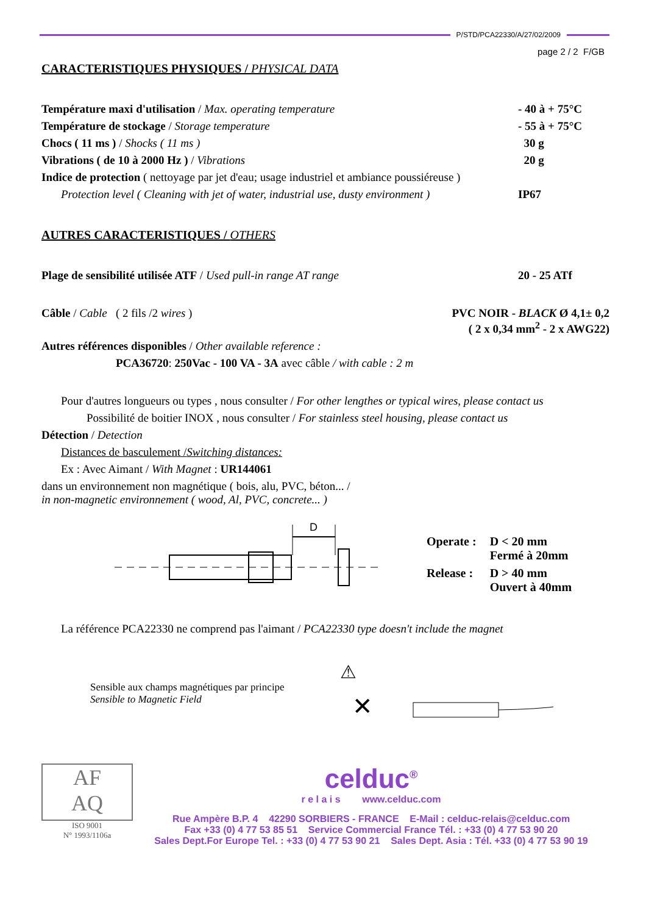P/STD/PCA22330/A/27/02/2009
page 2 / 2 F/GB
CARACTERISTIQUES PHYSIQUES / PHYSICAL DATA
Température maxi d'utilisation / Max. operating temperature
- 40 à + 75°C
Température de stockage / Storage temperature
- 55 à + 75°C
Chocs ( 11 ms ) / Shocks ( 11 ms )
30 g
Vibrations ( de 10 à 2000 Hz ) / Vibrations
20 g
Indice de protection ( nettoyage par jet d'eau; usage industriel et ambiance poussiéreuse )
Protection level ( Cleaning with jet of water, industrial use, dusty environment )
IP67
AUTRES CARACTERISTIQUES / OTHERS
Plage de sensibilité utilisée ATF / Used pull-in range AT range
20 - 25 ATf
Câble / Cable ( 2 fils /2 wires )
PVC NOIR - BLACK Ø 4,1± 0,2
( 2 x 0,34 mm<sup>2</sup> - 2 x AWG22)
Autres références disponibles / Other available reference :
PCA36720: 250Vac - 100 VA - 3A avec câble / with cable : 2 m
Pour d'autres longueurs ou types , nous consulter / For other lengthes or typical wires, please contact us
Possibilité de boitier INOX , nous consulter / For stainless steel housing, please contact us
Détection / Detection
Distances de basculement /Switching distances:
Ex : Avec Aimant / With Magnet : UR144061
dans un environnement non magnétique ( bois, alu, PVC, béton... /
in non-magnetic environnement ( wood, Al, PVC, concrete... )
D
| Operate : | D < 20 mm Fermé à 20mm |
| Release : | D > 40 mm Ouvert à 40mm |
La référence PCA22330 ne comprend pas l'aimant / PCA22330 type doesn't include the magnet
Sensible aux champs magnétiques par principe
Sensible to Magnetic Field
⚠
✕
AF
AQ
ISO 9001
N° 1993/1106a
celduc<sup>®</sup>
r e l a i s www.celduc.com
Rue Ampère B.P. 4 42290 SORBIERS - FRANCE E-Mail : celduc-relais@celduc.com
Fax +33 (0) 4 77 53 85 51 Service Commercial France Tél. : +33 (0) 4 77 53 90 20
Sales Dept.For Europe Tel. : +33 (0) 4 77 53 90 21 Sales Dept. Asia : Tél. +33 (0) 4 77 53 90 19